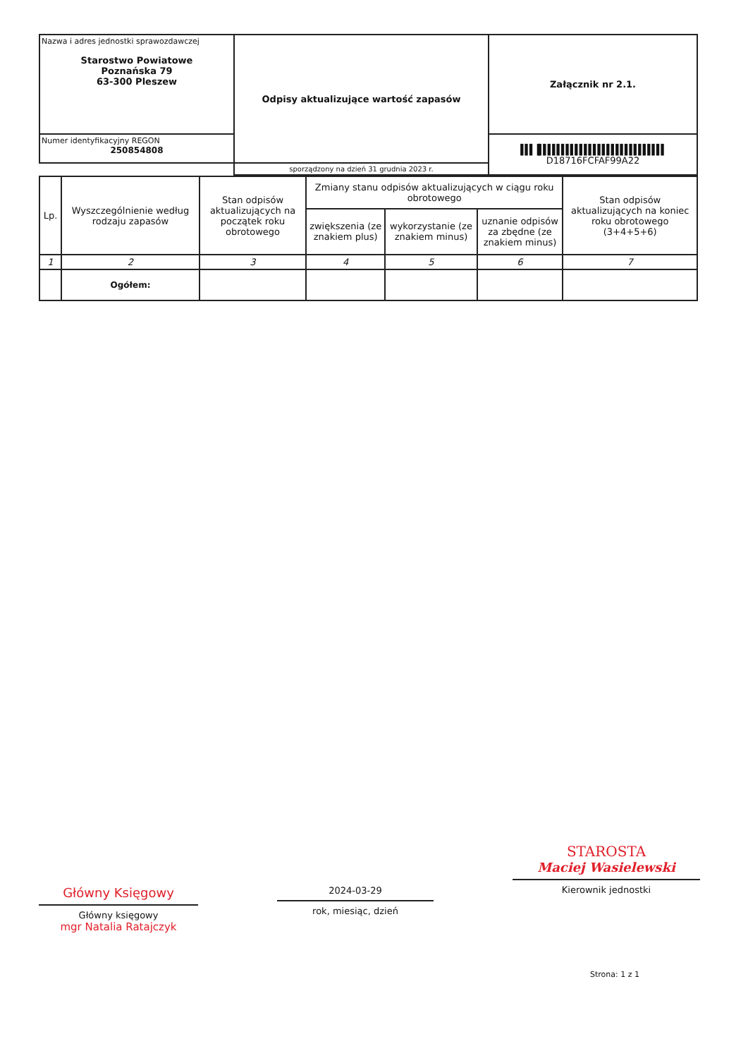| Nazwa i adres jednostki sprawozdawczej Starostwo Powiatowe Poznańska 79 63-300 Pleszew | Odpisy aktualizujące wartość zapasów | Załącznik nr 2.1. |
| Numer identyfikacyjny REGON 250854808 | | ▌▌▌▐▌▌▌▌▌▌▌▌▌▌▌▌▌▌▌▌▌▌▌▌▌▌▌▌▌▌▌▌ D18716FCFAF99A22 |
| | sporządzony na dzień 31 grudnia 2023 r. | |
| Lp. | Wyszczególnienie według rodzaju zapasów | Stan odpisów aktualizujących na początek roku obrotowego | Zmiany stanu odpisów aktualizujących w ciągu roku obrotowego | | | Stan odpisów aktualizujących na koniec roku obrotowego (3+4+5+6) |
| | | | zwiększenia (ze znakiem plus) | wykorzystanie (ze znakiem minus) | uznanie odpisów za zbędne (ze znakiem minus) | |
| 1 | 2 | 3 | 4 | 5 | 6 | 7 |
| | Ogółem: | | | | | |
Główny Księgowy
Główny księgowy
mgr Natalia Ratajczyk
2024-03-29
rok, miesiąc, dzień
STAROSTA
Maciej Wasielewski
Kierownik jednostki
Strona: 1 z 1